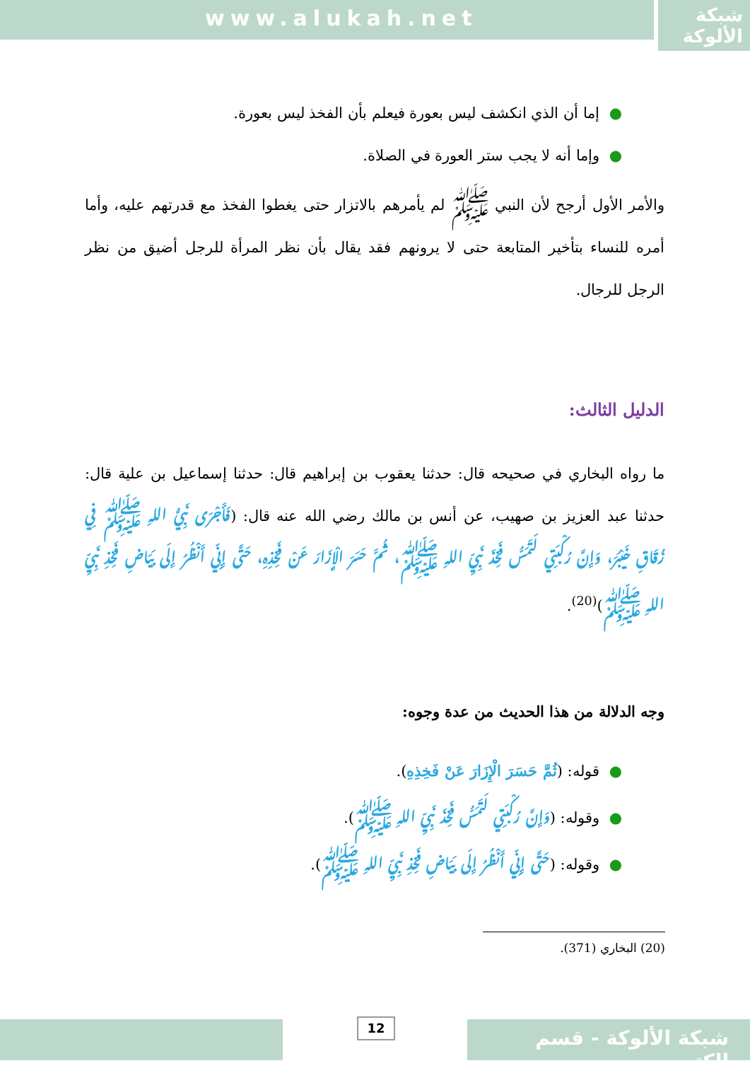www.alukah.net
شبكة
الألوكة
●إما أن الذي انكشف ليس بعورة فيعلم بأن الفخذ ليس بعورة.
●وإما أنه لا يجب ستر العورة في الصلاة.
والأمر الأول أرجح لأن النبي ﷺ لم يأمرهم بالاتزار حتى يغطوا الفخذ مع قدرتهم عليه، وأما أمره للنساء بتأخير المتابعة حتى لا يرونهم فقد يقال بأن نظر المرأة للرجل أضيق من نظر الرجل للرجال.
الدليل الثالث:
ما رواه البخاري في صحيحه قال: حدثنا يعقوب بن إبراهيم قال: حدثنا إسماعيل بن علية قال: حدثنا عبد العزيز بن صهيب، عن أنس بن مالك رضي الله عنه قال: (فَأَجْرَى نَبِيُّ اللهِ ﷺ فِي زُقَاقِ خَيْبَرَ، وَإِنَّ رُكْبَتِي لَتَمَسُّ فَخِذَ نَبِيِّ اللهِ ﷺ، ثُمَّ حَسَرَ الْإِزَارَ عَنْ فَخِذِهِ، حَتَّى إِنِّي أَنْظُرُ إِلَى بَيَاضِ فَخِذِ نَبِيِّ اللهِ ﷺ)<sup>(20)</sup>.
وجه الدلالة من هذا الحديث من عدة وجوه:
●قوله: (ثُمَّ حَسَرَ الْإِزَارَ عَنْ فَخِذِهِ).
●وقوله: (وَإِنَّ رُكْبَتِي لَتَمَسُّ فَخِذَ نَبِيِّ اللهِ ﷺ).
●وقوله: (حَتَّى إِنِّي أَنْظُرُ إِلَى بَيَاضِ فَخِذِ نَبِيِّ اللهِ ﷺ).
(20) البخاري (371).
12
شبكة الألوكة - قسم الكتب